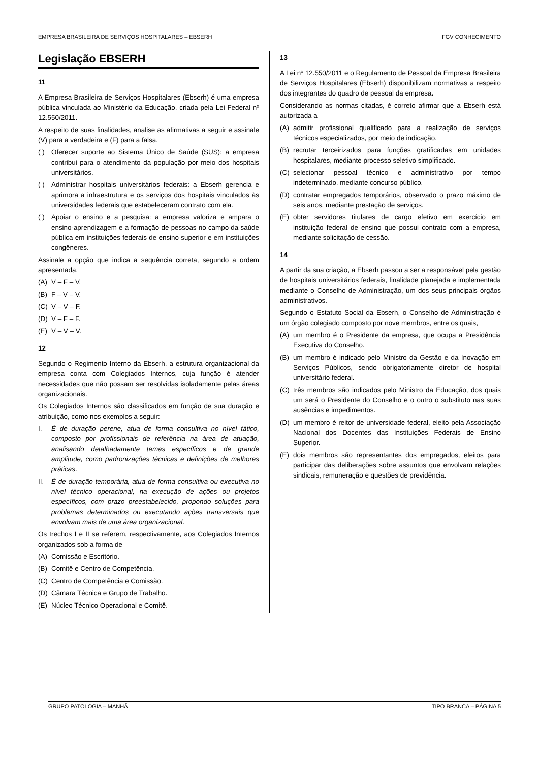EMPRESA BRASILEIRA DE SERVIÇOS HOSPITALARES – EBSERH FGV CONHECIMENTO
Legislação EBSERH
11
A Empresa Brasileira de Serviços Hospitalares (Ebserh) é uma empresa pública vinculada ao Ministério da Educação, criada pela Lei Federal nº 12.550/2011.
A respeito de suas finalidades, analise as afirmativas a seguir e assinale (V) para a verdadeira e (F) para a falsa.
( ) Oferecer suporte ao Sistema Único de Saúde (SUS): a empresa contribui para o atendimento da população por meio dos hospitais universitários.
( ) Administrar hospitais universitários federais: a Ebserh gerencia e aprimora a infraestrutura e os serviços dos hospitais vinculados às universidades federais que estabeleceram contrato com ela.
( ) Apoiar o ensino e a pesquisa: a empresa valoriza e ampara o ensino-aprendizagem e a formação de pessoas no campo da saúde pública em instituições federais de ensino superior e em instituições congêneres.
Assinale a opção que indica a sequência correta, segundo a ordem apresentada.
(A) V – F – V.
(B) F – V – V.
(C) V – V – F.
(D) V – F – F.
(E) V – V – V.
12
Segundo o Regimento Interno da Ebserh, a estrutura organizacional da empresa conta com Colegiados Internos, cuja função é atender necessidades que não possam ser resolvidas isoladamente pelas áreas organizacionais.
Os Colegiados Internos são classificados em função de sua duração e atribuição, como nos exemplos a seguir:
I. É de duração perene, atua de forma consultiva no nível tático, composto por profissionais de referência na área de atuação, analisando detalhadamente temas específicos e de grande amplitude, como padronizações técnicas e definições de melhores práticas.
II. É de duração temporária, atua de forma consultiva ou executiva no nível técnico operacional, na execução de ações ou projetos específicos, com prazo preestabelecido, propondo soluções para problemas determinados ou executando ações transversais que envolvam mais de uma área organizacional.
Os trechos I e II se referem, respectivamente, aos Colegiados Internos organizados sob a forma de
(A) Comissão e Escritório.
(B) Comitê e Centro de Competência.
(C) Centro de Competência e Comissão.
(D) Câmara Técnica e Grupo de Trabalho.
(E) Núcleo Técnico Operacional e Comitê.
13
A Lei nº 12.550/2011 e o Regulamento de Pessoal da Empresa Brasileira de Serviços Hospitalares (Ebserh) disponibilizam normativas a respeito dos integrantes do quadro de pessoal da empresa.
Considerando as normas citadas, é correto afirmar que a Ebserh está autorizada a
(A) admitir profissional qualificado para a realização de serviços técnicos especializados, por meio de indicação.
(B) recrutar terceirizados para funções gratificadas em unidades hospitalares, mediante processo seletivo simplificado.
(C) selecionar pessoal técnico e administrativo por tempo indeterminado, mediante concurso público.
(D) contratar empregados temporários, observado o prazo máximo de seis anos, mediante prestação de serviços.
(E) obter servidores titulares de cargo efetivo em exercício em instituição federal de ensino que possui contrato com a empresa, mediante solicitação de cessão.
14
A partir da sua criação, a Ebserh passou a ser a responsável pela gestão de hospitais universitários federais, finalidade planejada e implementada mediante o Conselho de Administração, um dos seus principais órgãos administrativos.
Segundo o Estatuto Social da Ebserh, o Conselho de Administração é um órgão colegiado composto por nove membros, entre os quais,
(A) um membro é o Presidente da empresa, que ocupa a Presidência Executiva do Conselho.
(B) um membro é indicado pelo Ministro da Gestão e da Inovação em Serviços Públicos, sendo obrigatoriamente diretor de hospital universitário federal.
(C) três membros são indicados pelo Ministro da Educação, dos quais um será o Presidente do Conselho e o outro o substituto nas suas ausências e impedimentos.
(D) um membro é reitor de universidade federal, eleito pela Associação Nacional dos Docentes das Instituições Federais de Ensino Superior.
(E) dois membros são representantes dos empregados, eleitos para participar das deliberações sobre assuntos que envolvam relações sindicais, remuneração e questões de previdência.
GRUPO PATOLOGIA – MANHÃ TIPO BRANCA – PÁGINA 5